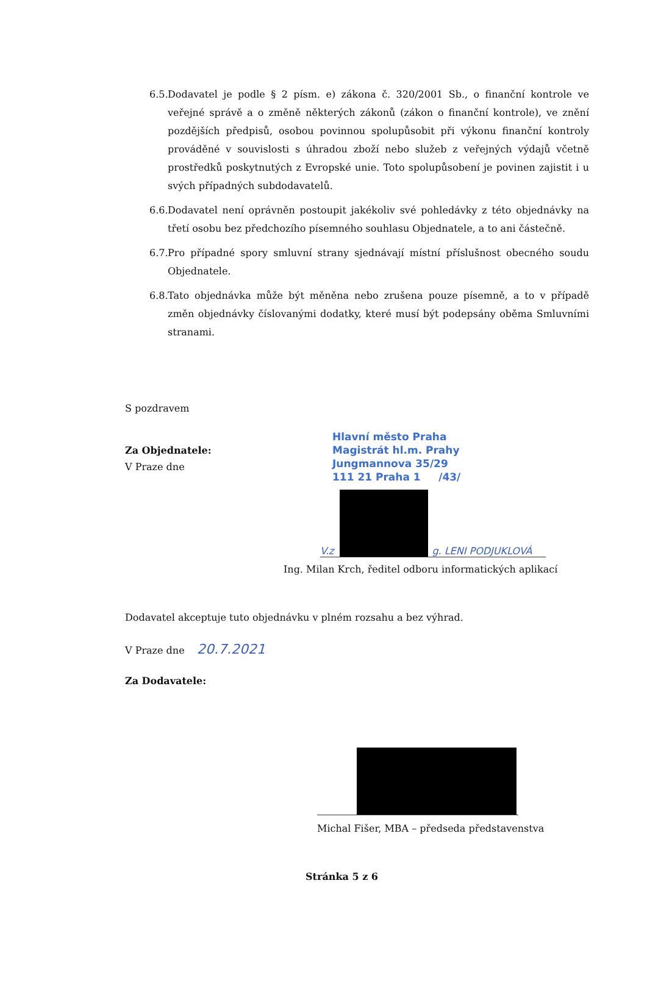6.5. Dodavatel je podle § 2 písm. e) zákona č. 320/2001 Sb., o finanční kontrole ve veřejné správě a o změně některých zákonů (zákon o finanční kontrole), ve znění pozdějších předpisů, osobou povinnou spolupůsobit při výkonu finanční kontroly prováděné v souvislosti s úhradou zboží nebo služeb z veřejných výdajů včetně prostředků poskytnutých z Evropské unie. Toto spolupůsobení je povinen zajistit i u svých případných subdodavatelů.
6.6. Dodavatel není oprávněn postoupit jakékoliv své pohledávky z této objednávky na třetí osobu bez předchozího písemného souhlasu Objednatele, a to ani částečně.
6.7. Pro případné spory smluvní strany sjednávají místní příslušnost obecného soudu Objednatele.
6.8. Tato objednávka může být měněna nebo zrušena pouze písemně, a to v případě změn objednávky číslovanými dodatky, které musí být podepsány oběma Smluvními stranami.
S pozdravem
Za Objednatele:
V Praze dne
Hlavní město Praha
Magistrát hl.m. Prahy
Jungmannova 35/29
111 21 Praha 1 /43/
V.z
g. LENI PODJUKLOVÁ
Ing. Milan Krch, ředitel odboru informatických aplikací
Dodavatel akceptuje tuto objednávku v plném rozsahu a bez výhrad.
V Praze dne 20.7.2021
Za Dodavatele:
Michal Fišer, MBA – předseda představenstva
Stránka 5 z 6